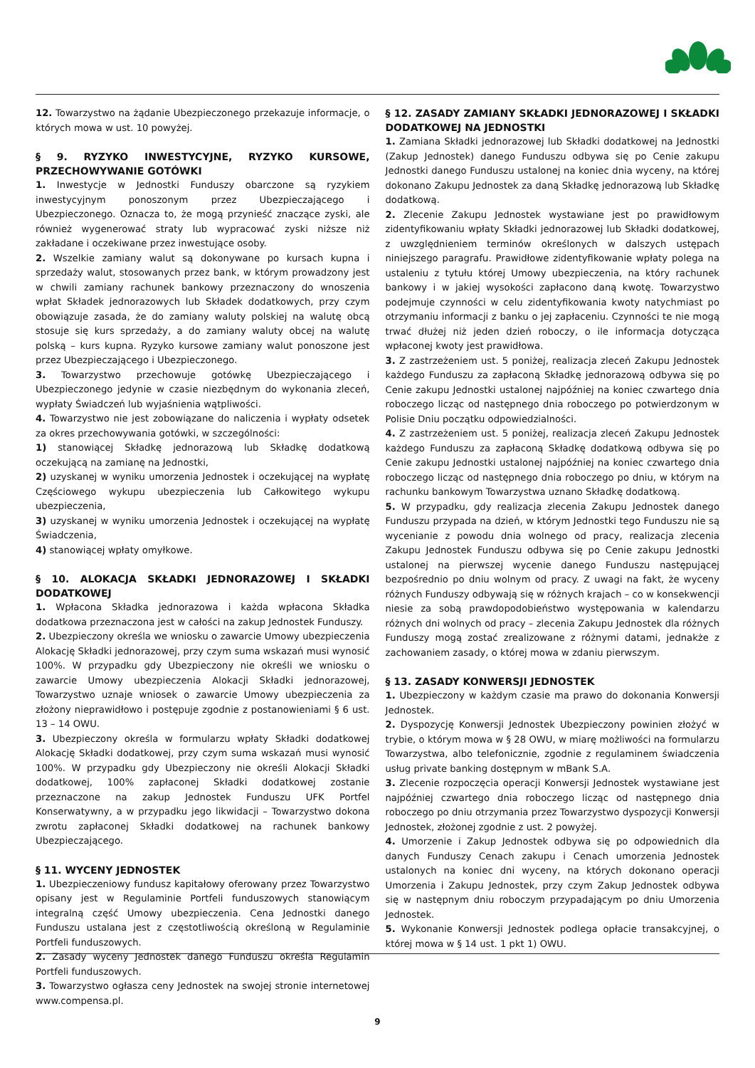12. Towarzystwo na żądanie Ubezpieczonego przekazuje informacje, o których mowa w ust. 10 powyżej.
§ 9. RYZYKO INWESTYCYJNE, RYZYKO KURSOWE, PRZECHOWYWANIE GOTÓWKI
1. Inwestycje w Jednostki Funduszy obarczone są ryzykiem inwestycyjnym ponoszonym przez Ubezpieczającego i Ubezpieczonego. Oznacza to, że mogą przynieść znaczące zyski, ale również wygenerować straty lub wypracować zyski niższe niż zakładane i oczekiwane przez inwestujące osoby.
2. Wszelkie zamiany walut są dokonywane po kursach kupna i sprzedaży walut, stosowanych przez bank, w którym prowadzony jest w chwili zamiany rachunek bankowy przeznaczony do wnoszenia wpłat Składek jednorazowych lub Składek dodatkowych, przy czym obowiązuje zasada, że do zamiany waluty polskiej na walutę obcą stosuje się kurs sprzedaży, a do zamiany waluty obcej na walutę polską – kurs kupna. Ryzyko kursowe zamiany walut ponoszone jest przez Ubezpieczającego i Ubezpieczonego.
3. Towarzystwo przechowuje gotówkę Ubezpieczającego i Ubezpieczonego jedynie w czasie niezbędnym do wykonania zleceń, wypłaty Świadczeń lub wyjaśnienia wątpliwości.
4. Towarzystwo nie jest zobowiązane do naliczenia i wypłaty odsetek za okres przechowywania gotówki, w szczególności:
1) stanowiącej Składkę jednorazową lub Składkę dodatkową oczekującą na zamianę na Jednostki,
2) uzyskanej w wyniku umorzenia Jednostek i oczekującej na wypłatę Częściowego wykupu ubezpieczenia lub Całkowitego wykupu ubezpieczenia,
3) uzyskanej w wyniku umorzenia Jednostek i oczekującej na wypłatę Świadczenia,
4) stanowiącej wpłaty omyłkowe.
§ 10. ALOKACJA SKŁADKI JEDNORAZOWEJ I SKŁADKI DODATKOWEJ
1. Wpłacona Składka jednorazowa i każda wpłacona Składka dodatkowa przeznaczona jest w całości na zakup Jednostek Funduszy.
2. Ubezpieczony określa we wniosku o zawarcie Umowy ubezpieczenia Alokację Składki jednorazowej, przy czym suma wskazań musi wynosić 100%. W przypadku gdy Ubezpieczony nie określi we wniosku o zawarcie Umowy ubezpieczenia Alokacji Składki jednorazowej, Towarzystwo uznaje wniosek o zawarcie Umowy ubezpieczenia za złożony nieprawidłowo i postępuje zgodnie z postanowieniami § 6 ust. 13 – 14 OWU.
3. Ubezpieczony określa w formularzu wpłaty Składki dodatkowej Alokację Składki dodatkowej, przy czym suma wskazań musi wynosić 100%. W przypadku gdy Ubezpieczony nie określi Alokacji Składki dodatkowej, 100% zapłaconej Składki dodatkowej zostanie przeznaczone na zakup Jednostek Funduszu UFK Portfel Konserwatywny, a w przypadku jego likwidacji – Towarzystwo dokona zwrotu zapłaconej Składki dodatkowej na rachunek bankowy Ubezpieczającego.
§ 11. WYCENY JEDNOSTEK
1. Ubezpieczeniowy fundusz kapitałowy oferowany przez Towarzystwo opisany jest w Regulaminie Portfeli funduszowych stanowiącym integralną część Umowy ubezpieczenia. Cena Jednostki danego Funduszu ustalana jest z częstotliwością określoną w Regulaminie Portfeli funduszowych.
2. Zasady wyceny Jednostek danego Funduszu określa Regulamin Portfeli funduszowych.
3. Towarzystwo ogłasza ceny Jednostek na swojej stronie internetowej www.compensa.pl.
§ 12. ZASADY ZAMIANY SKŁADKI JEDNORAZOWEJ I SKŁADKI DODATKOWEJ NA JEDNOSTKI
1. Zamiana Składki jednorazowej lub Składki dodatkowej na Jednostki (Zakup Jednostek) danego Funduszu odbywa się po Cenie zakupu Jednostki danego Funduszu ustalonej na koniec dnia wyceny, na której dokonano Zakupu Jednostek za daną Składkę jednorazową lub Składkę dodatkową.
2. Zlecenie Zakupu Jednostek wystawiane jest po prawidłowym zidentyfikowaniu wpłaty Składki jednorazowej lub Składki dodatkowej, z uwzględnieniem terminów określonych w dalszych ustępach niniejszego paragrafu. Prawidłowe zidentyfikowanie wpłaty polega na ustaleniu z tytułu której Umowy ubezpieczenia, na który rachunek bankowy i w jakiej wysokości zapłacono daną kwotę. Towarzystwo podejmuje czynności w celu zidentyfikowania kwoty natychmiast po otrzymaniu informacji z banku o jej zapłaceniu. Czynności te nie mogą trwać dłużej niż jeden dzień roboczy, o ile informacja dotycząca wpłaconej kwoty jest prawidłowa.
3. Z zastrzeżeniem ust. 5 poniżej, realizacja zleceń Zakupu Jednostek każdego Funduszu za zapłaconą Składkę jednorazową odbywa się po Cenie zakupu Jednostki ustalonej najpóźniej na koniec czwartego dnia roboczego licząc od następnego dnia roboczego po potwierdzonym w Polisie Dniu początku odpowiedzialności.
4. Z zastrzeżeniem ust. 5 poniżej, realizacja zleceń Zakupu Jednostek każdego Funduszu za zapłaconą Składkę dodatkową odbywa się po Cenie zakupu Jednostki ustalonej najpóźniej na koniec czwartego dnia roboczego licząc od następnego dnia roboczego po dniu, w którym na rachunku bankowym Towarzystwa uznano Składkę dodatkową.
5. W przypadku, gdy realizacja zlecenia Zakupu Jednostek danego Funduszu przypada na dzień, w którym Jednostki tego Funduszu nie są wycenianie z powodu dnia wolnego od pracy, realizacja zlecenia Zakupu Jednostek Funduszu odbywa się po Cenie zakupu Jednostki ustalonej na pierwszej wycenie danego Funduszu następującej bezpośrednio po dniu wolnym od pracy. Z uwagi na fakt, że wyceny różnych Funduszy odbywają się w różnych krajach – co w konsekwencji niesie za sobą prawdopodobieństwo występowania w kalendarzu różnych dni wolnych od pracy – zlecenia Zakupu Jednostek dla różnych Funduszy mogą zostać zrealizowane z różnymi datami, jednakże z zachowaniem zasady, o której mowa w zdaniu pierwszym.
§ 13. ZASADY KONWERSJI JEDNOSTEK
1. Ubezpieczony w każdym czasie ma prawo do dokonania Konwersji Jednostek.
2. Dyspozycję Konwersji Jednostek Ubezpieczony powinien złożyć w trybie, o którym mowa w § 28 OWU, w miarę możliwości na formularzu Towarzystwa, albo telefonicznie, zgodnie z regulaminem świadczenia usług private banking dostępnym w mBank S.A.
3. Zlecenie rozpoczęcia operacji Konwersji Jednostek wystawiane jest najpóźniej czwartego dnia roboczego licząc od następnego dnia roboczego po dniu otrzymania przez Towarzystwo dyspozycji Konwersji Jednostek, złożonej zgodnie z ust. 2 powyżej.
4. Umorzenie i Zakup Jednostek odbywa się po odpowiednich dla danych Funduszy Cenach zakupu i Cenach umorzenia Jednostek ustalonych na koniec dni wyceny, na których dokonano operacji Umorzenia i Zakupu Jednostek, przy czym Zakup Jednostek odbywa się w następnym dniu roboczym przypadającym po dniu Umorzenia Jednostek.
5. Wykonanie Konwersji Jednostek podlega opłacie transakcyjnej, o której mowa w § 14 ust. 1 pkt 1) OWU.
9